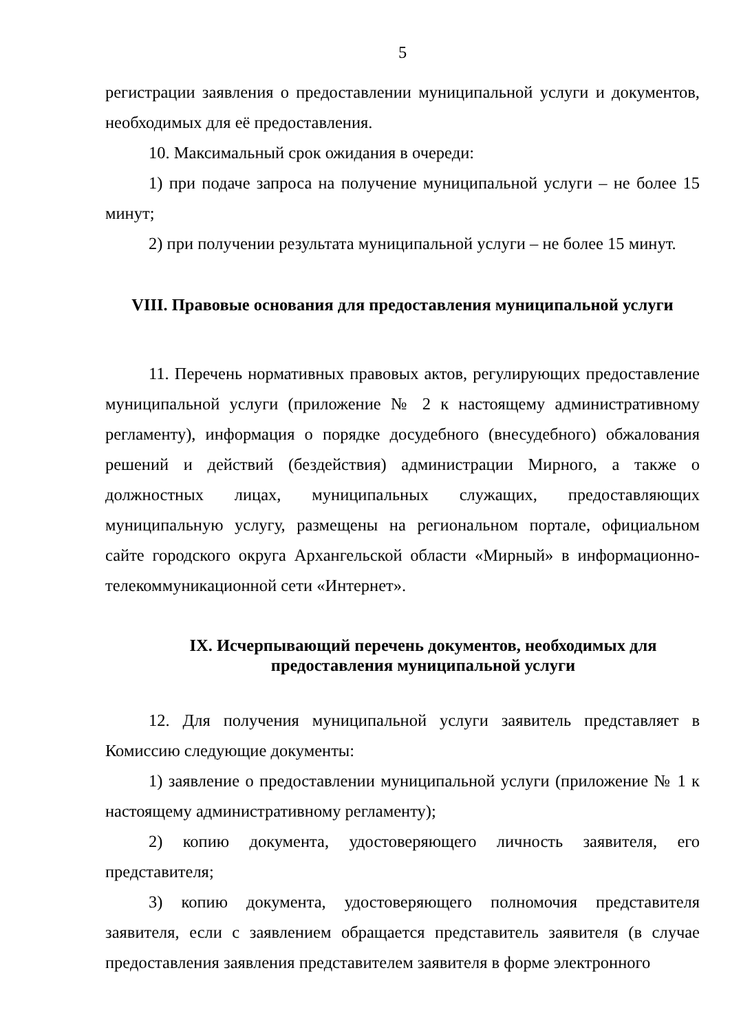5
регистрации заявления о предоставлении муниципальной услуги и документов, необходимых для её предоставления.
10. Максимальный срок ожидания в очереди:
1) при подаче запроса на получение муниципальной услуги – не более 15 минут;
2) при получении результата муниципальной услуги – не более 15 минут.
VIII. Правовые основания для предоставления муниципальной услуги
11. Перечень нормативных правовых актов, регулирующих предоставление муниципальной услуги (приложение № 2 к настоящему административному регламенту), информация о порядке досудебного (внесудебного) обжалования решений и действий (бездействия) администрации Мирного, а также о должностных лицах, муниципальных служащих, предоставляющих муниципальную услугу, размещены на региональном портале, официальном сайте городского округа Архангельской области «Мирный» в информационно-телекоммуникационной сети «Интернет».
IX. Исчерпывающий перечень документов, необходимых для предоставления муниципальной услуги
12. Для получения муниципальной услуги заявитель представляет в Комиссию следующие документы:
1) заявление о предоставлении муниципальной услуги (приложение № 1 к настоящему административному регламенту);
2) копию документа, удостоверяющего личность заявителя, его представителя;
3) копию документа, удостоверяющего полномочия представителя заявителя, если с заявлением обращается представитель заявителя (в случае предоставления заявления представителем заявителя в форме электронного